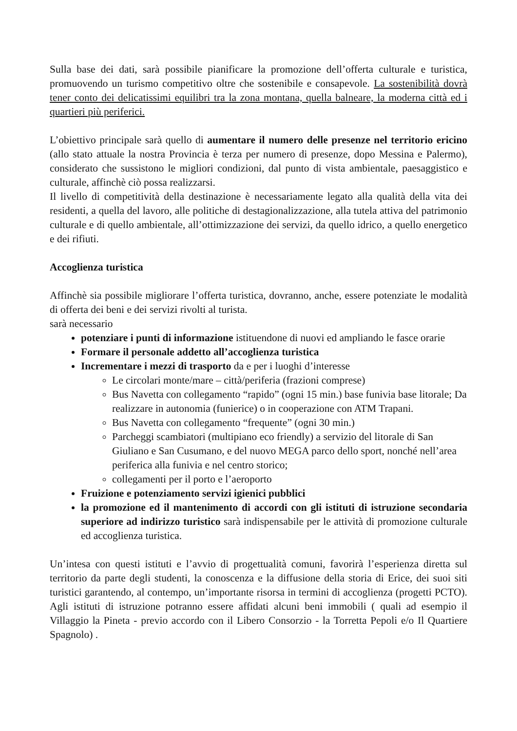Sulla base dei dati, sarà possibile pianificare la promozione dell’offerta culturale e turistica, promuovendo un turismo competitivo oltre che sostenibile e consapevole. La sostenibilità dovrà tener conto dei delicatissimi equilibri tra la zona montana, quella balneare, la moderna città ed i quartieri più periferici.
L’obiettivo principale sarà quello di aumentare il numero delle presenze nel territorio ericino (allo stato attuale la nostra Provincia è terza per numero di presenze, dopo Messina e Palermo), considerato che sussistono le migliori condizioni, dal punto di vista ambientale, paesaggistico e culturale, affinchè ciò possa realizzarsi.
Il livello di competitività della destinazione è necessariamente legato alla qualità della vita dei residenti, a quella del lavoro, alle politiche di destagionalizzazione, alla tutela attiva del patrimonio culturale e di quello ambientale, all’ottimizzazione dei servizi, da quello idrico, a quello energetico e dei rifiuti.
Accoglienza turistica
Affinchè sia possibile migliorare l’offerta turistica, dovranno, anche, essere potenziate le modalità di offerta dei beni e dei servizi rivolti al turista.
sarà necessario
potenziare i punti di informazione istituendone di nuovi ed ampliando le fasce orarie
Formare il personale addetto all’accoglienza turistica
Incrementare i mezzi di trasporto da e per i luoghi d’interesse
Le circolari monte/mare – città/periferia (frazioni comprese)
Bus Navetta con collegamento “rapido” (ogni 15 min.) base funivia base litorale; Da realizzare in autonomia (funierice) o in cooperazione con ATM Trapani.
Bus Navetta con collegamento “frequente” (ogni 30 min.)
Parcheggi scambiatori (multipiano eco friendly) a servizio del litorale di San Giuliano e San Cusumano, e del nuovo MEGA parco dello sport, nonché nell’area periferica alla funivia e nel centro storico;
collegamenti per il porto e l’aeroporto
Fruizione e potenziamento servizi igienici pubblici
la promozione ed il mantenimento di accordi con gli istituti di istruzione secondaria superiore ad indirizzo turistico sarà indispensabile per le attività di promozione culturale ed accoglienza turistica.
Un’intesa con questi istituti e l’avvio di progettualità comuni, favorirà l’esperienza diretta sul territorio da parte degli studenti, la conoscenza e la diffusione della storia di Erice, dei suoi siti turistici garantendo, al contempo, un’importante risorsa in termini di accoglienza (progetti PCTO). Agli istituti di istruzione potranno essere affidati alcuni beni immobili ( quali ad esempio il Villaggio la Pineta - previo accordo con il Libero Consorzio - la Torretta Pepoli e/o Il Quartiere Spagnolo) .